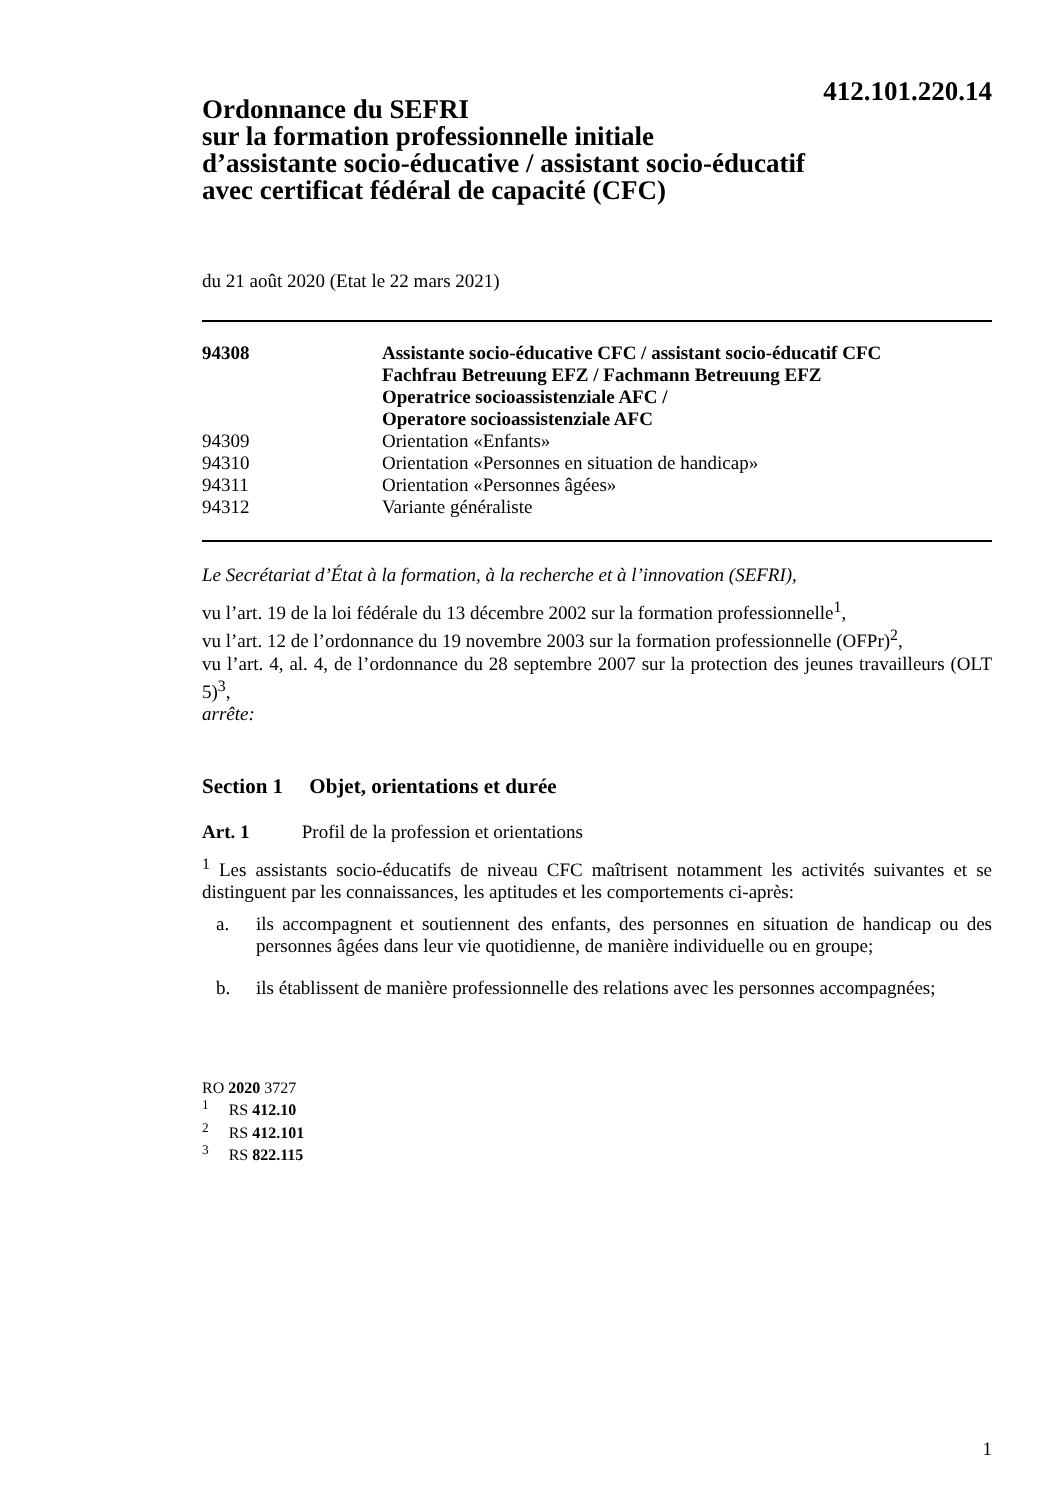412.101.220.14
Ordonnance du SEFRI
sur la formation professionnelle initiale
d’assistante socio-éducative / assistant socio-éducatif
avec certificat fédéral de capacité (CFC)
du 21 août 2020 (Etat le 22 mars 2021)
| 94308 | Assistante socio-éducative CFC / assistant socio-éducatif CFC Fachfrau Betreuung EFZ / Fachmann Betreuung EFZ Operatrice socioassistenziale AFC / Operatore socioassistenziale AFC |
| 94309 | Orientation «Enfants» |
| 94310 | Orientation «Personnes en situation de handicap» |
| 94311 | Orientation «Personnes âgées» |
| 94312 | Variante généraliste |
Le Secrétariat d’État à la formation, à la recherche et à l’innovation (SEFRI),
vu l’art. 19 de la loi fédérale du 13 décembre 2002 sur la formation professionnelle<sup>1</sup>,
vu l’art. 12 de l’ordonnance du 19 novembre 2003 sur la formation professionnelle (OFPr)<sup>2</sup>,
vu l’art. 4, al. 4, de l’ordonnance du 28 septembre 2007 sur la protection des jeunes travailleurs (OLT 5)<sup>3</sup>,
arrête:
Section 1 Objet, orientations et durée
Art. 1 Profil de la profession et orientations
<sup>1</sup> Les assistants socio-éducatifs de niveau CFC maîtrisent notamment les activités suivantes et se distinguent par les connaissances, les aptitudes et les comportements ci-après:
a. ils accompagnent et soutiennent des enfants, des personnes en situation de handicap ou des personnes âgées dans leur vie quotidienne, de manière individuelle ou en groupe;
b. ils établissent de manière professionnelle des relations avec les personnes accompagnées;
RO 2020 3727
<sup>1</sup> RS 412.10
<sup>2</sup> RS 412.101
<sup>3</sup> RS 822.115
1